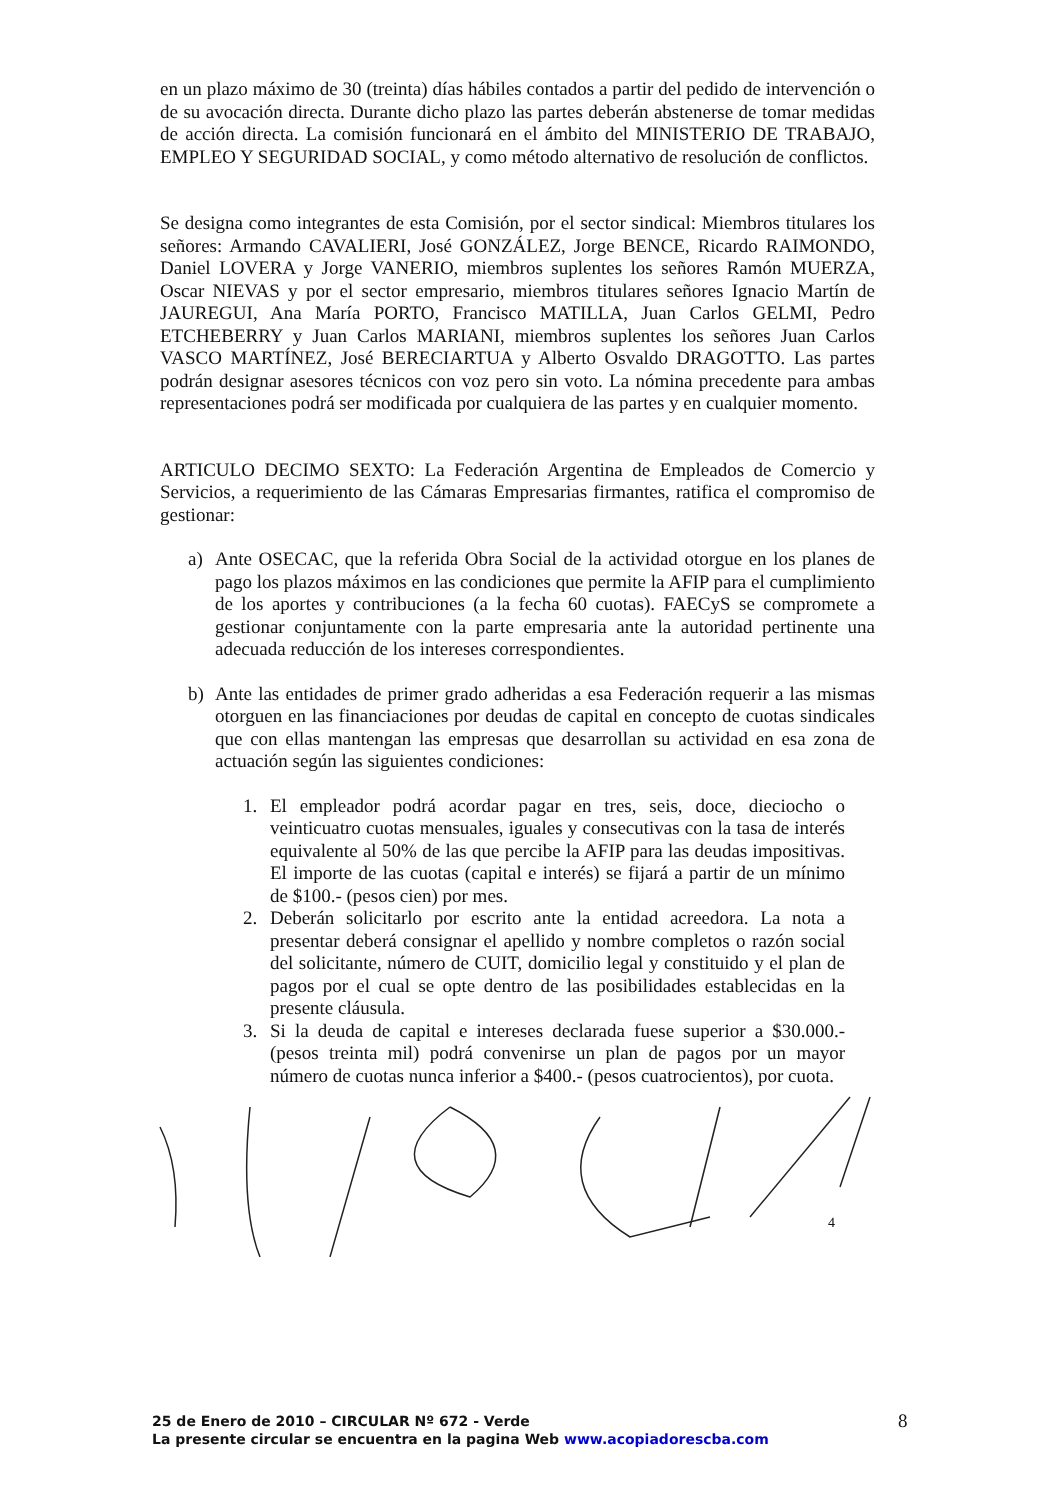en un plazo máximo de 30 (treinta) días hábiles contados a partir del pedido de intervención o de su avocación directa. Durante dicho plazo las partes deberán abstenerse de tomar medidas de acción directa. La comisión funcionará en el ámbito del MINISTERIO DE TRABAJO, EMPLEO Y SEGURIDAD SOCIAL, y como método alternativo de resolución de conflictos.
Se designa como integrantes de esta Comisión, por el sector sindical: Miembros titulares los señores: Armando CAVALIERI, José GONZÁLEZ, Jorge BENCE, Ricardo RAIMONDO, Daniel LOVERA y Jorge VANERIO, miembros suplentes los señores Ramón MUERZA, Oscar NIEVAS y por el sector empresario, miembros titulares señores Ignacio Martín de JAUREGUI, Ana María PORTO, Francisco MATILLA, Juan Carlos GELMI, Pedro ETCHEBERRY y Juan Carlos MARIANI, miembros suplentes los señores Juan Carlos VASCO MARTÍNEZ, José BERECIARTUA y Alberto Osvaldo DRAGOTTO. Las partes podrán designar asesores técnicos con voz pero sin voto. La nómina precedente para ambas representaciones podrá ser modificada por cualquiera de las partes y en cualquier momento.
ARTICULO DECIMO SEXTO: La Federación Argentina de Empleados de Comercio y Servicios, a requerimiento de las Cámaras Empresarias firmantes, ratifica el compromiso de gestionar:
a) Ante OSECAC, que la referida Obra Social de la actividad otorgue en los planes de pago los plazos máximos en las condiciones que permite la AFIP para el cumplimiento de los aportes y contribuciones (a la fecha 60 cuotas). FAECyS se compromete a gestionar conjuntamente con la parte empresaria ante la autoridad pertinente una adecuada reducción de los intereses correspondientes.
b) Ante las entidades de primer grado adheridas a esa Federación requerir a las mismas otorguen en las financiaciones por deudas de capital en concepto de cuotas sindicales que con ellas mantengan las empresas que desarrollan su actividad en esa zona de actuación según las siguientes condiciones:
1. El empleador podrá acordar pagar en tres, seis, doce, dieciocho o veinticuatro cuotas mensuales, iguales y consecutivas con la tasa de interés equivalente al 50% de las que percibe la AFIP para las deudas impositivas. El importe de las cuotas (capital e interés) se fijará a partir de un mínimo de $100.- (pesos cien) por mes.
2. Deberán solicitarlo por escrito ante la entidad acreedora. La nota a presentar deberá consignar el apellido y nombre completos o razón social del solicitante, número de CUIT, domicilio legal y constituido y el plan de pagos por el cual se opte dentro de las posibilidades establecidas en la presente cláusula.
3. Si la deuda de capital e intereses declarada fuese superior a $30.000.- (pesos treinta mil) podrá convenirse un plan de pagos por un mayor número de cuotas nunca inferior a $400.- (pesos cuatrocientos), por cuota.
4
25 de Enero de 2010 – CIRCULAR Nº 672 - Verde
La presente circular se encuentra en la pagina Web www.acopiadorescba.com
8